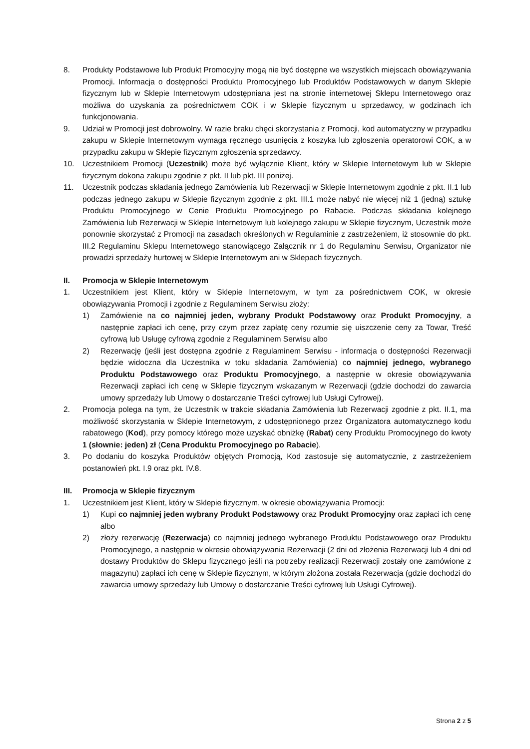8. Produkty Podstawowe lub Produkt Promocyjny mogą nie być dostępne we wszystkich miejscach obowiązywania Promocji. Informacja o dostępności Produktu Promocyjnego lub Produktów Podstawowych w danym Sklepie fizycznym lub w Sklepie Internetowym udostępniana jest na stronie internetowej Sklepu Internetowego oraz możliwa do uzyskania za pośrednictwem COK i w Sklepie fizycznym u sprzedawcy, w godzinach ich funkcjonowania.
9. Udział w Promocji jest dobrowolny. W razie braku chęci skorzystania z Promocji, kod automatyczny w przypadku zakupu w Sklepie Internetowym wymaga ręcznego usunięcia z koszyka lub zgłoszenia operatorowi COK, a w przypadku zakupu w Sklepie fizycznym zgłoszenia sprzedawcy.
10. Uczestnikiem Promocji (Uczestnik) może być wyłącznie Klient, który w Sklepie Internetowym lub w Sklepie fizycznym dokona zakupu zgodnie z pkt. II lub pkt. III poniżej.
11. Uczestnik podczas składania jednego Zamówienia lub Rezerwacji w Sklepie Internetowym zgodnie z pkt. II.1 lub podczas jednego zakupu w Sklepie fizycznym zgodnie z pkt. III.1 może nabyć nie więcej niż 1 (jedną) sztukę Produktu Promocyjnego w Cenie Produktu Promocyjnego po Rabacie. Podczas składania kolejnego Zamówienia lub Rezerwacji w Sklepie Internetowym lub kolejnego zakupu w Sklepie fizycznym, Uczestnik może ponownie skorzystać z Promocji na zasadach określonych w Regulaminie z zastrzeżeniem, iż stosownie do pkt. III.2 Regulaminu Sklepu Internetowego stanowiącego Załącznik nr 1 do Regulaminu Serwisu, Organizator nie prowadzi sprzedaży hurtowej w Sklepie Internetowym ani w Sklepach fizycznych.
II. Promocja w Sklepie Internetowym
1. Uczestnikiem jest Klient, który w Sklepie Internetowym, w tym za pośrednictwem COK, w okresie obowiązywania Promocji i zgodnie z Regulaminem Serwisu złoży:
1) Zamówienie na co najmniej jeden, wybrany Produkt Podstawowy oraz Produkt Promocyjny, a następnie zapłaci ich cenę, przy czym przez zapłatę ceny rozumie się uiszczenie ceny za Towar, Treść cyfrową lub Usługę cyfrową zgodnie z Regulaminem Serwisu albo
2) Rezerwację (jeśli jest dostępna zgodnie z Regulaminem Serwisu - informacja o dostępności Rezerwacji będzie widoczna dla Uczestnika w toku składania Zamówienia) co najmniej jednego, wybranego Produktu Podstawowego oraz Produktu Promocyjnego, a następnie w okresie obowiązywania Rezerwacji zapłaci ich cenę w Sklepie fizycznym wskazanym w Rezerwacji (gdzie dochodzi do zawarcia umowy sprzedaży lub Umowy o dostarczanie Treści cyfrowej lub Usługi Cyfrowej).
2. Promocja polega na tym, że Uczestnik w trakcie składania Zamówienia lub Rezerwacji zgodnie z pkt. II.1, ma możliwość skorzystania w Sklepie Internetowym, z udostępnionego przez Organizatora automatycznego kodu rabatowego (Kod), przy pomocy którego może uzyskać obniżkę (Rabat) ceny Produktu Promocyjnego do kwoty 1 (słownie: jeden) zł (Cena Produktu Promocyjnego po Rabacie).
3. Po dodaniu do koszyka Produktów objętych Promocją, Kod zastosuje się automatycznie, z zastrzeżeniem postanowień pkt. I.9 oraz pkt. IV.8.
III. Promocja w Sklepie fizycznym
1. Uczestnikiem jest Klient, który w Sklepie fizycznym, w okresie obowiązywania Promocji:
1) Kupi co najmniej jeden wybrany Produkt Podstawowy oraz Produkt Promocyjny oraz zapłaci ich cenę albo
2) złoży rezerwację (Rezerwacja) co najmniej jednego wybranego Produktu Podstawowego oraz Produktu Promocyjnego, a następnie w okresie obowiązywania Rezerwacji (2 dni od złożenia Rezerwacji lub 4 dni od dostawy Produktów do Sklepu fizycznego jeśli na potrzeby realizacji Rezerwacji zostały one zamówione z magazynu) zapłaci ich cenę w Sklepie fizycznym, w którym złożona została Rezerwacja (gdzie dochodzi do zawarcia umowy sprzedaży lub Umowy o dostarczanie Treści cyfrowej lub Usługi Cyfrowej).
Strona 2 z 5